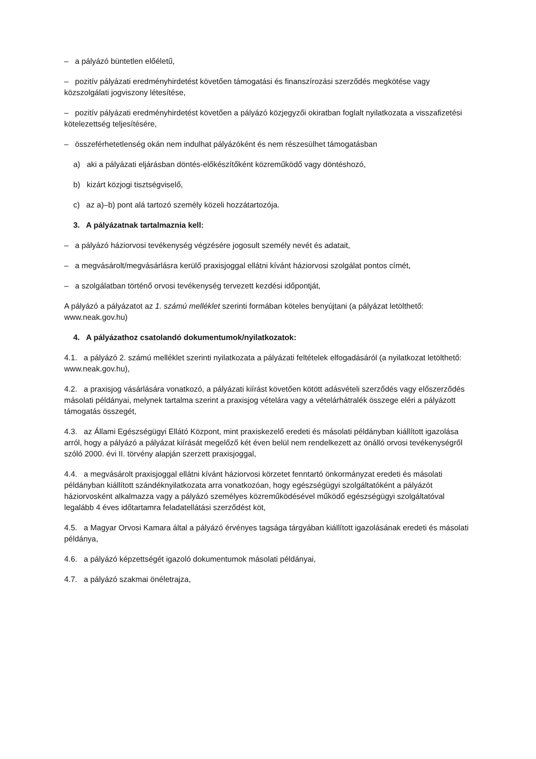– a pályázó büntetlen előéletű,
– pozitív pályázati eredményhirdetést követően támogatási és finanszírozási szerződés megkötése vagy közszolgálati jogviszony létesítése,
– pozitív pályázati eredményhirdetést követően a pályázó közjegyzői okiratban foglalt nyilatkozata a visszafizetési kötelezettség teljesítésére,
– összeférhetetlenség okán nem indulhat pályázóként és nem részesülhet támogatásban
a) aki a pályázati eljárásban döntés-előkészítőként közreműködő vagy döntéshozó,
b) kizárt közjogi tisztségviselő,
c) az a)–b) pont alá tartozó személy közeli hozzátartozója.
3. A pályázatnak tartalmaznia kell:
– a pályázó háziorvosi tevékenység végzésére jogosult személy nevét és adatait,
– a megvásárolt/megvásárlásra kerülő praxisjoggal ellátni kívánt háziorvosi szolgálat pontos címét,
– a szolgálatban történő orvosi tevékenység tervezett kezdési időpontját,
A pályázó a pályázatot az 1. számú melléklet szerinti formában köteles benyújtani (a pályázat letölthető: www.neak.gov.hu)
4. A pályázathoz csatolandó dokumentumok/nyilatkozatok:
4.1. a pályázó 2. számú melléklet szerinti nyilatkozata a pályázati feltételek elfogadásáról (a nyilatkozat letölthető: www.neak.gov.hu),
4.2. a praxisjog vásárlására vonatkozó, a pályázati kiírást követően kötött adásvételi szerződés vagy előszerződés másolati példányai, melynek tartalma szerint a praxisjog vételára vagy a vételárhátralék összege eléri a pályázott támogatás összegét,
4.3. az Állami Egészségügyi Ellátó Központ, mint praxiskezelő eredeti és másolati példányban kiállított igazolása arról, hogy a pályázó a pályázat kiírását megelőző két éven belül nem rendelkezett az önálló orvosi tevékenységről szóló 2000. évi II. törvény alapján szerzett praxisjoggal,
4.4. a megvásárolt praxisjoggal ellátni kívánt háziorvosi körzetet fenntartó önkormányzat eredeti és másolati példányban kiállított szándéknyilatkozata arra vonatkozóan, hogy egészségügyi szolgáltatóként a pályázót háziorvosként alkalmazza vagy a pályázó személyes közreműködésével működő egészségügyi szolgáltatóval legalább 4 éves időtartamra feladatellátási szerződést köt,
4.5. a Magyar Orvosi Kamara által a pályázó érvényes tagsága tárgyában kiállított igazolásának eredeti és másolati példánya,
4.6. a pályázó képzettségét igazoló dokumentumok másolati példányai,
4.7. a pályázó szakmai önéletrajza,